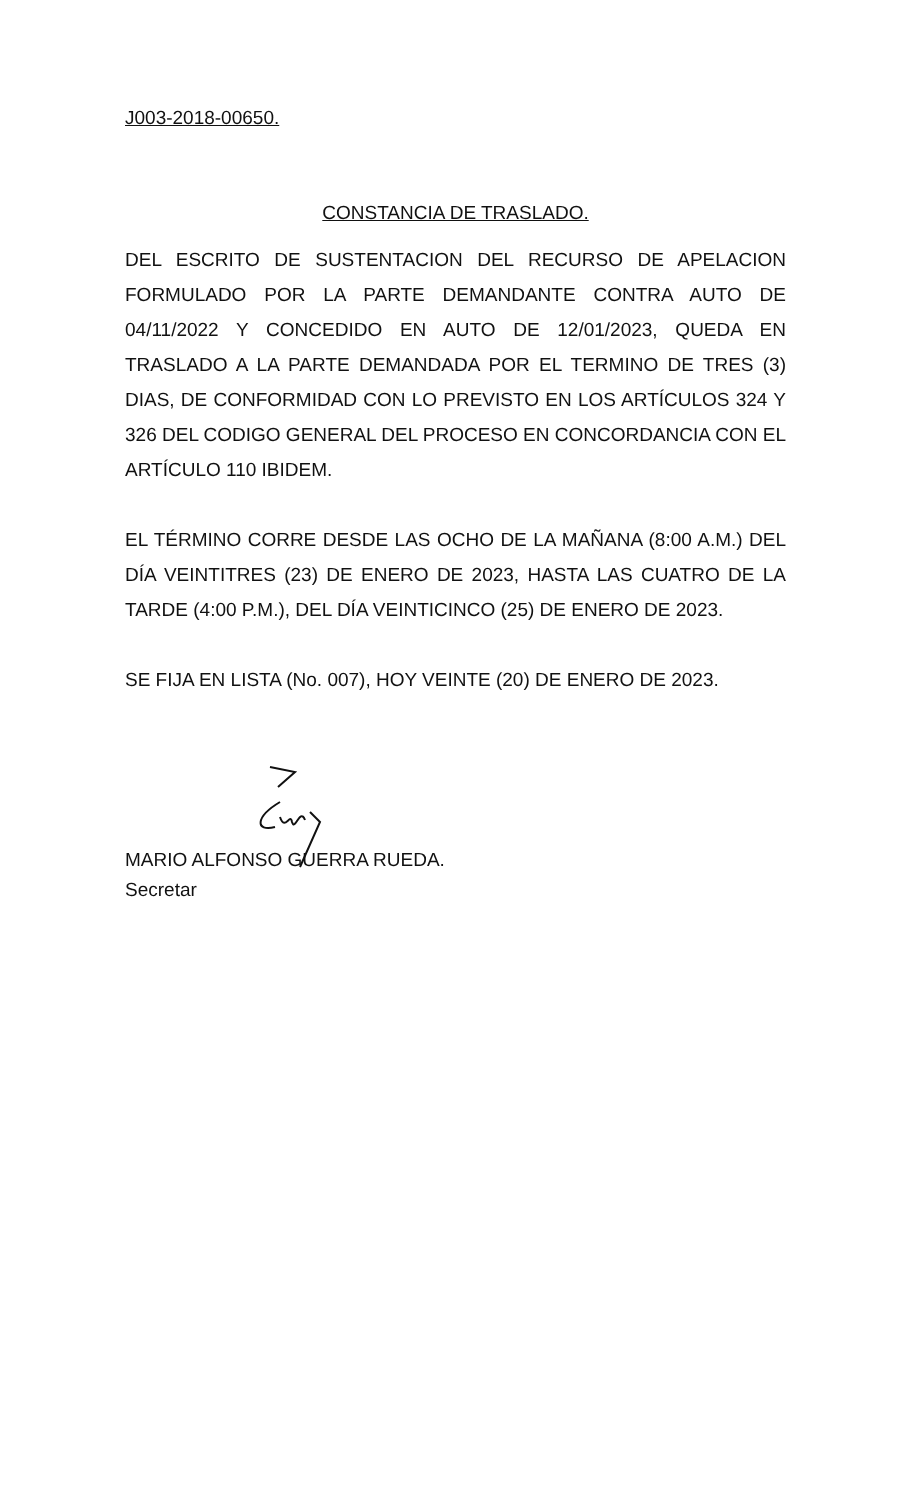J003-2018-00650.
CONSTANCIA DE TRASLADO.
DEL ESCRITO DE SUSTENTACION DEL RECURSO DE APELACION FORMULADO POR LA PARTE DEMANDANTE CONTRA AUTO DE 04/11/2022 Y CONCEDIDO EN AUTO DE 12/01/2023, QUEDA EN TRASLADO A LA PARTE DEMANDADA POR EL TERMINO DE TRES (3) DIAS, DE CONFORMIDAD CON LO PREVISTO EN LOS ARTÍCULOS 324 Y 326 DEL CODIGO GENERAL DEL PROCESO EN CONCORDANCIA CON EL ARTÍCULO 110 IBIDEM.
EL TÉRMINO CORRE DESDE LAS OCHO DE LA MAÑANA (8:00 A.M.) DEL DÍA VEINTITRES (23) DE ENERO DE 2023, HASTA LAS CUATRO DE LA TARDE (4:00 P.M.), DEL DÍA VEINTICINCO (25) DE ENERO DE 2023.
SE FIJA EN LISTA (No. 007), HOY VEINTE (20) DE ENERO DE 2023.
MARIO ALFONSO GUERRA RUEDA.
Secretar